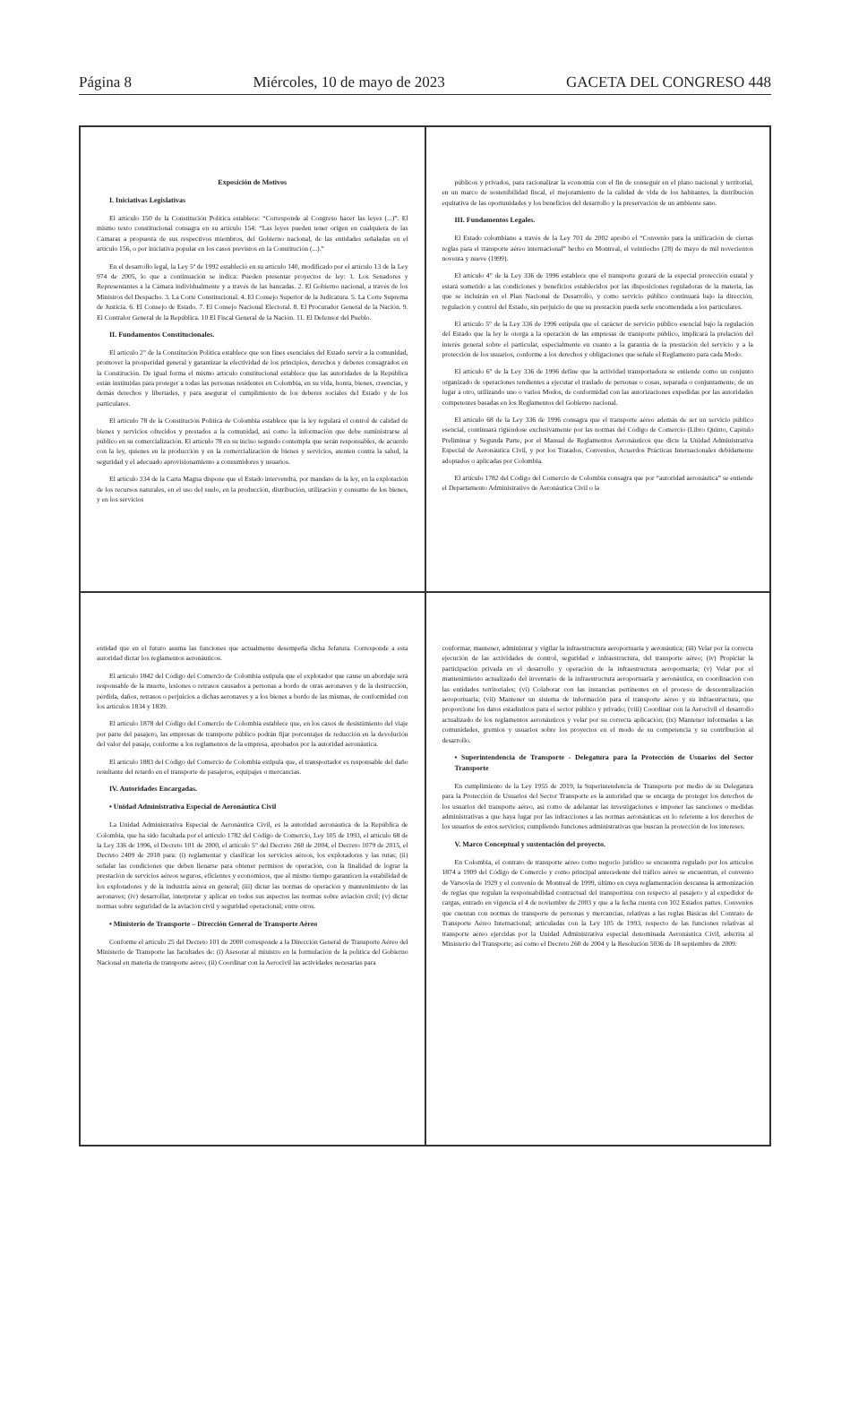Página 8 Miércoles, 10 de mayo de 2023 GACETA DEL CONGRESO 448
Exposición de Motivos
I. Iniciativas Legislativas
El artículo 150 de la Constitución Política establece: “Corresponde al Congreso hacer las leyes (...)”. El mismo texto constitucional consagra en su artículo 154: “Las leyes pueden tener origen en cualquiera de las Cámaras a propuesta de sus respectivos miembros, del Gobierno nacional, de las entidades señaladas en el artículo 156, o por iniciativa popular en los casos previstos en la Constitución (...).”
En el desarrollo legal, la Ley 5ª de 1992 estableció en su artículo 140, modificado por el artículo 13 de la Ley 974 de 2005, lo que a continuación se indica: Pueden presentar proyectos de ley: 1. Los Senadores y Representantes a la Cámara individualmente y a través de las bancadas. 2. El Gobierno nacional, a través de los Ministros del Despacho. 3. La Corte Constitucional. 4. El Consejo Superior de la Judicatura. 5. La Corte Suprema de Justicia. 6. El Consejo de Estado. 7. El Consejo Nacional Electoral. 8. El Procurador General de la Nación. 9. El Contralor General de la República. 10 El Fiscal General de la Nación. 11. El Defensor del Pueblo.
II. Fundamentos Constitucionales.
El artículo 2° de la Constitución Política establece que son fines esenciales del Estado servir a la comunidad, promover la prosperidad general y garantizar la efectividad de los principios, derechos y deberes consagrados en la Constitución. De igual forma el mismo artículo constitucional establece que las autoridades de la República están instituidas para proteger a todas las personas residentes en Colombia, en su vida, honra, bienes, creencias, y demás derechos y libertades, y para asegurar el cumplimiento de los deberes sociales del Estado y de los particulares.
El artículo 78 de la Constitución Política de Colombia establece que la ley regulará el control de calidad de bienes y servicios ofrecidos y prestados a la comunidad, así como la información que debe suministrarse al público en su comercialización. El artículo 78 en su inciso segundo contempla que serán responsables, de acuerdo con la ley, quienes en la producción y en la comercialización de bienes y servicios, atenten contra la salud, la seguridad y el adecuado aprovisionamiento a consumidores y usuarios.
El artículo 334 de la Carta Magna dispone que el Estado intervendrá, por mandato de la ley, en la explotación de los recursos naturales, en el uso del suelo, en la producción, distribución, utilización y consumo de los bienes, y en los servicios
públicos y privados, para racionalizar la economía con el fin de conseguir en el plano nacional y territorial, en un marco de sostenibilidad fiscal, el mejoramiento de la calidad de vida de los habitantes, la distribución equitativa de las oportunidades y los beneficios del desarrollo y la preservación de un ambiente sano.
III. Fundamentos Legales.
El Estado colombiano a través de la Ley 701 de 2002 aprobó el “Convenio para la unificación de ciertas reglas para el transporte aéreo internacional” hecho en Montreal, el veintiocho (28) de mayo de mil novecientos noventa y nueve (1999).
El artículo 4° de la Ley 336 de 1996 establece que el transporte gozará de la especial protección estatal y estará sometido a las condiciones y beneficios establecidos por las disposiciones reguladoras de la materia, las que se incluirán en el Plan Nacional de Desarrollo, y como servicio público continuará bajo la dirección, regulación y control del Estado, sin perjuicio de que su prestación pueda serle encomendada a los particulares.
El artículo 5° de la Ley 336 de 1996 estipula que el carácter de servicio público esencial bajo la regulación del Estado que la ley le otorga a la operación de las empresas de transporte público, implicará la prelación del interés general sobre el particular, especialmente en cuanto a la garantía de la prestación del servicio y a la protección de los usuarios, conforme a los derechos y obligaciones que señale el Reglamento para cada Modo.
El artículo 6° de la Ley 336 de 1996 define que la actividad transportadora se entiende como un conjunto organizado de operaciones tendientes a ejecutar el traslado de personas o cosas, separada o conjuntamente, de un lugar a otro, utilizando uno o varios Modos, de conformidad con las autorizaciones expedidas por las autoridades competentes basadas en los Reglamentos del Gobierno nacional.
El artículo 68 de la Ley 336 de 1996 consagra que el transporte aéreo además de ser un servicio público esencial, continuará rigiéndose exclusivamente por las normas del Código de Comercio (Libro Quinto, Capítulo Preliminar y Segunda Parte, por el Manual de Reglamentos Aeronáuticos que dicte la Unidad Administrativa Especial de Aeronáutica Civil, y por los Tratados, Convenios, Acuerdos Prácticas Internacionales debidamente adoptados o aplicadas por Colombia.
El artículo 1782 del Código del Comercio de Colombia consagra que por “autoridad aeronáutica” se entiende el Departamento Administrativo de Aeronáutica Civil o la
entidad que en el futuro asuma las funciones que actualmente desempeña dicha Jefatura. Corresponde a esta autoridad dictar los reglamentos aeronáuticos.
El artículo 1842 del Código del Comercio de Colombia estipula que el explotador que cause un abordaje será responsable de la muerte, lesiones o retrasos causados a personas a bordo de otras aeronaves y de la destrucción, pérdida, daños, retrasos o perjuicios a dichas aeronaves y a los bienes a bordo de las mismas, de conformidad con los artículos 1834 y 1839.
El artículo 1878 del Código del Comercio de Colombia establece que, en los casos de desistimiento del viaje por parte del pasajero, las empresas de transporte público podrán fijar porcentajes de reducción en la devolución del valor del pasaje, conforme a los reglamentos de la empresa, aprobados por la autoridad aeronáutica.
El artículo 1883 del Código del Comercio de Colombia estipula que, el transportador es responsable del daño resultante del retardo en el transporte de pasajeros, equipajes o mercancías.
IV. Autoridades Encargadas.
• Unidad Administrativa Especial de Aeronáutica Civil
La Unidad Administrativa Especial de Aeronáutica Civil, es la autoridad aeronáutica de la República de Colombia, que ha sido facultada por el artículo 1782 del Código de Comercio, Ley 105 de 1993, el artículo 68 de la Ley 336 de 1996, el Decreto 101 de 2000, el artículo 5° del Decreto 260 de 2004, el Decreto 1079 de 2015, el Decreto 2409 de 2018 para: (i) reglamentar y clasificar los servicios aéreos, los explotadores y las rutas; (ii) señalar las condiciones que deben llenarse para obtener permisos de operación, con la finalidad de lograr la prestación de servicios aéreos seguros, eficientes y económicos, que al mismo tiempo garanticen la estabilidad de los explotadores y de la industria aérea en general; (iii) dictar las normas de operación y mantenimiento de las aeronaves; (iv) desarrollar, interpretar y aplicar en todos sus aspectos las normas sobre aviación civil; (v) dictar normas sobre seguridad de la aviación civil y seguridad operacional; entre otros.
• Ministerio de Transporte – Dirección General de Transporte Aéreo
Conforme el artículo 25 del Decreto 101 de 2000 corresponde a la Dirección General de Transporte Aéreo del Ministerio de Transporte las facultades de: (i) Asesorar al ministro en la formulación de la política del Gobierno Nacional en materia de transporte aéreo; (ii) Coordinar con la Aerocivil las actividades necesarias para
conformar, mantener, administrar y vigilar la infraestructura aeroportuaria y aeronáutica; (iii) Velar por la correcta ejecución de las actividades de control, seguridad e infraestructura, del transporte aéreo; (iv) Propiciar la participación privada en el desarrollo y operación de la infraestructura aeroportuaria; (v) Velar por el mantenimiento actualizado del inventario de la infraestructura aeroportuaria y aeronáutica, en coordinación con las entidades territoriales; (vi) Colaborar con las instancias pertinentes en el proceso de descentralización aeroportuaria; (vii) Mantener un sistema de información para el transporte aéreo y su infraestructura, que proporcione los datos estadísticos para el sector público y privado; (viii) Coordinar con la Aerocivil el desarrollo actualizado de los reglamentos aeronáuticos y velar por su correcta aplicación; (ix) Mantener informadas a las comunidades, gremios y usuarios sobre los proyectos en el modo de su competencia y su contribución al desarrollo.
• Superintendencia de Transporte - Delegatura para la Protección de Usuarios del Sector Transporte
En cumplimiento de la Ley 1955 de 2019, la Superintendencia de Transporte por medio de su Delegatura para la Protección de Usuarios del Sector Transporte es la autoridad que se encarga de proteger los derechos de los usuarios del transporte aéreo, así como de adelantar las investigaciones e imponer las sanciones o medidas administrativas a que haya lugar por las infracciones a las normas aeronáuticas en lo referente a los derechos de los usuarios de estos servicios; cumpliendo funciones administrativas que buscan la protección de los intereses.
V. Marco Conceptual y sustentación del proyecto.
En Colombia, el contrato de transporte aéreo como negocio jurídico se encuentra regulado por los artículos 1874 a 1909 del Código de Comercio y como principal antecedente del tráfico aéreo se encuentran, el convenio de Varsovia de 1929 y el convenio de Montreal de 1999, último en cuya reglamentación descansa la armonización de reglas que regulan la responsabilidad contractual del transportista con respecto al pasajero y al expedidor de cargas, entrado en vigencia el 4 de noviembre de 2003 y que a la fecha cuenta con 102 Estados partes. Convenios que cuentan con normas de transporte de personas y mercancías, relativas a las reglas Básicas del Contrato de Transporte Aéreo Internacional; articuladas con la Ley 105 de 1993, respecto de las funciones relativas al transporte aéreo ejercidas por la Unidad Administrativa especial denominada Aeronáutica Civil, adscrita al Ministerio del Transporte; así como el Decreto 260 de 2004 y la Resolución 5036 de 18 septiembre de 2009.